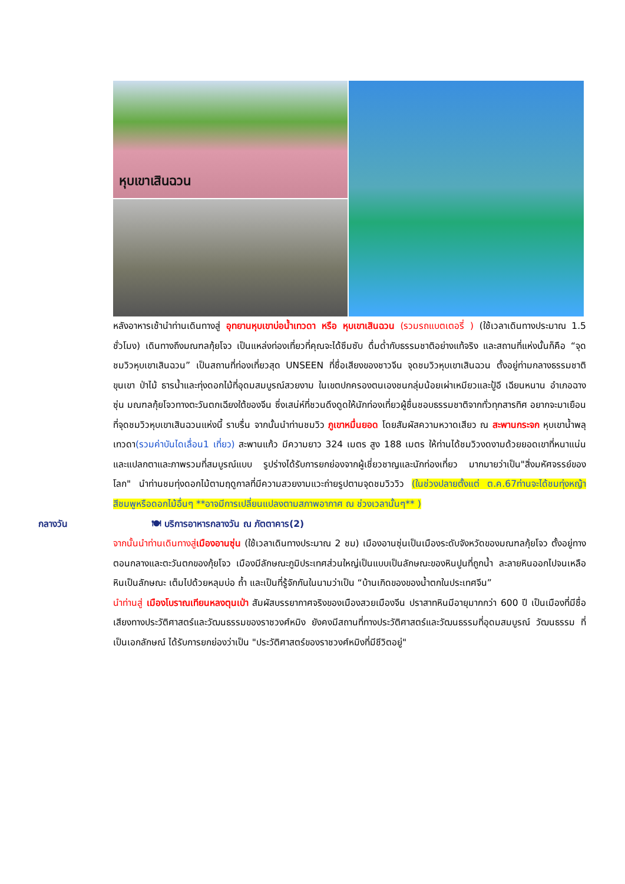หุบเขาเสินฉวน
หลังอาหารเช้านำท่านเดินทางสู่ อุทยานหุบเขาบ่อน้ำเทวดา หรือ หุบเขาเสินฉวน (รวมรถแบตเตอรี่ ) (ใช้เวลาเดินทางประมาณ 1.5 ชั่วโมง) เดินทางถึงมณฑลกุ้ยโจว เป็นแหล่งท่องเที่ยวที่คุณจะได้ซึมซับ ดื่มด่ำกับธรรมชาติอย่างแท้จริง และสถานที่แห่งนั้นก็คือ “จุดชมวิวหุบเขาเสินฉวน” เป็นสถานที่ท่องเที่ยวสุด UNSEEN ที่ชื่อเสียงของชาวจีน จุดชมวิวหุบเขาเสินฉวน ตั้งอยู่ท่ามกลางธรรมชาติ ขุนเขา ป่าไม้ ธารน้ำและทุ่งดอกไม้ที่อุดมสมบูรณ์สวยงาม ในเขตปกครองตนเองชนกลุ่มน้อยเผ่าเหมียวและปู้อี เฉียนหนาน อำเภอฉางซุ่น มณฑลกุ้ยโจวทางตะวันตกเฉียงใต้ของจีน ซึ่งเสน่ห์ที่ชวนดึงดูดให้นักท่องเที่ยวผู้ชื่นชอบธรรมชาติจากทั่วทุกสารทิศ อยากจะมาเยือนที่จุดชมวิวหุบเขาเสินฉวนแห่งนี้ ราบรื่น จากนั้นนำท่านชมวิว ภูเขาหมื่นยอด โดยสัมผัสความหวาดเสียว ณ สะพานกระจก หุบเขาน้ำพลุเทวดา(รวมค่าบันไดเลื่อน1 เที่ยว) สะพานแก้ว มีความยาว 324 เมตร สูง 188 เมตร ให้ท่านได้ชมวิวงดงามด้วยยอดเขาที่หนาแน่นและแปลกตาและภาพรวมที่สมบูรณ์แบบ รูปร่างได้รับการยกย่องจากผู้เชี่ยวชาญและนักท่องเที่ยว มากมายว่าเป็น"สิ่งมหัศจรรย์ของโลก" นำท่านชมทุ่งดอกไม้ตามฤดูกาลที่มีความสวยงามแวะถ่ายรูปตามจุดชมวิววิว (ในช่วงปลายตั้งแต่ ต.ค.67ท่านจะได้ชมทุ่งหญ้าสีชมพูหรือดอกไม้อื่นๆ **อาจมีการเปลี่ยนแปลงตามสภาพอากาศ ณ ช่วงเวลานั้นๆ** )
กลางวัน 🍽 บริการอาหารกลางวัน ณ ภัตตาคาร(2)
จากนั้นนำท่านเดินทางสู่เมืองอานซุ่น (ใช้เวลาเดินทางประมาณ 2 ชม) เมืองอานซุ่นเป็นเมืองระดับจังหวัดของมณฑลกุ้ยโจว ตั้งอยู่ทางตอนกลางและตะวันตกของกุ้ยโจว เมืองมีลักษณะภูมิประเทศส่วนใหญ่เป็นแบบเป็นลักษณะของหินปูนที่ถูกน้ำ ละลายหินออกไปจนเหลือหินเป็นลักษณะ เต็มไปด้วยหลุมบ่อ ถ้ำ และเป็นที่รู้จักกันในนามว่าเป็น “บ้านเกิดของของน้ำตกในประเทศจีน”
นำท่านสู่ เมืองโบราณเทียนหลงตุนเป่า สัมผัสบรรยากาศจริงของเมืองสวยเมืองจีน ปราสาทหินมีอายุมากกว่า 600 ปี เป็นเมืองที่มีชื่อเสียงทางประวัติศาสตร์และวัฒนธรรมของราชวงศ์หมิง ยังคงมีสถานที่ทางประวัติศาสตร์และวัฒนธรรมที่อุดมสมบูรณ์ วัฒนธรรม ที่เป็นเอกลักษณ์ ได้รับการยกย่องว่าเป็น "ประวัติศาสตร์ของราชวงศ์หมิงที่มีชีวิตอยู่"